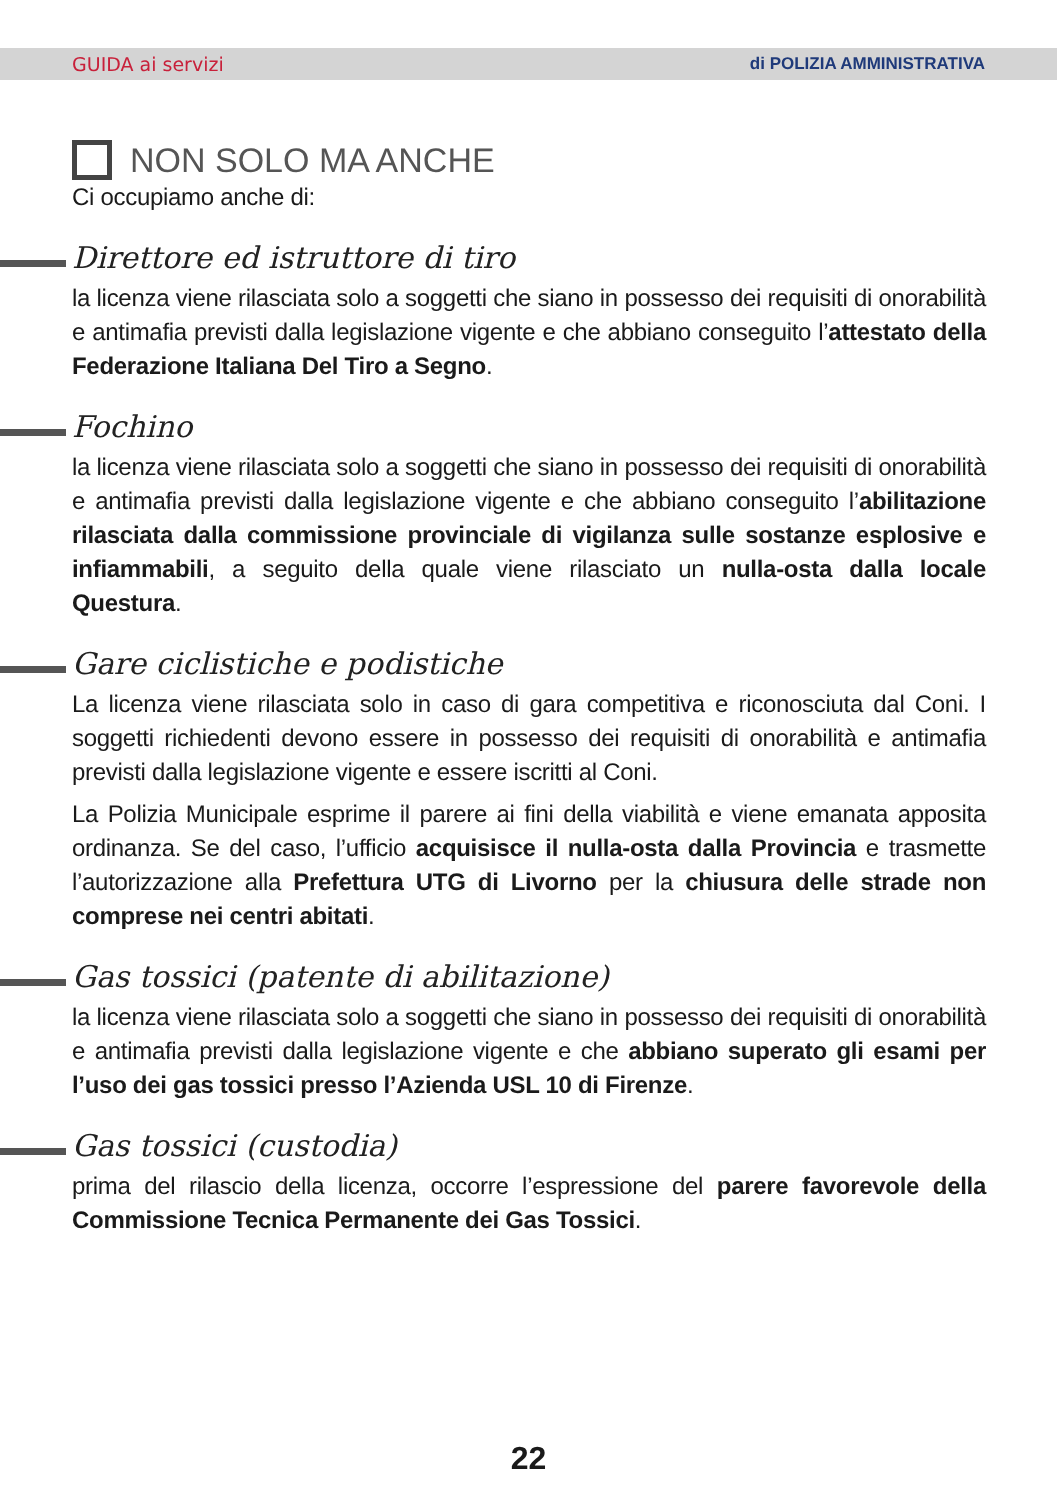GUIDA ai servizi di POLIZIA AMMINISTRATIVA
NON SOLO MA ANCHE
Ci occupiamo anche di:
Direttore ed istruttore di tiro
la licenza viene rilasciata solo a soggetti che siano in possesso dei requisiti di onorabilità e antimafia previsti dalla legislazione vigente e che abbiano conseguito l’attestato della Federazione Italiana Del Tiro a Segno.
Fochino
la licenza viene rilasciata solo a soggetti che siano in possesso dei requisiti di onorabilità e antimafia previsti dalla legislazione vigente e che abbiano conseguito l’abilitazione rilasciata dalla commissione provinciale di vigilanza sulle sostanze esplosive e infiammabili, a seguito della quale viene rilasciato un nulla-osta dalla locale Questura.
Gare ciclistiche e podistiche
La licenza viene rilasciata solo in caso di gara competitiva e riconosciuta dal Coni. I soggetti richiedenti devono essere in possesso dei requisiti di onorabilità e antimafia previsti dalla legislazione vigente e essere iscritti al Coni.
La Polizia Municipale esprime il parere ai fini della viabilità e viene emanata apposita ordinanza. Se del caso, l’ufficio acquisisce il nulla-osta dalla Provincia e trasmette l’autorizzazione alla Prefettura UTG di Livorno per la chiusura delle strade non comprese nei centri abitati.
Gas tossici (patente di abilitazione)
la licenza viene rilasciata solo a soggetti che siano in possesso dei requisiti di onorabilità e antimafia previsti dalla legislazione vigente e che abbiano superato gli esami per l’uso dei gas tossici presso l’Azienda USL 10 di Firenze.
Gas tossici (custodia)
prima del rilascio della licenza, occorre l’espressione del parere favorevole della Commissione Tecnica Permanente dei Gas Tossici.
22